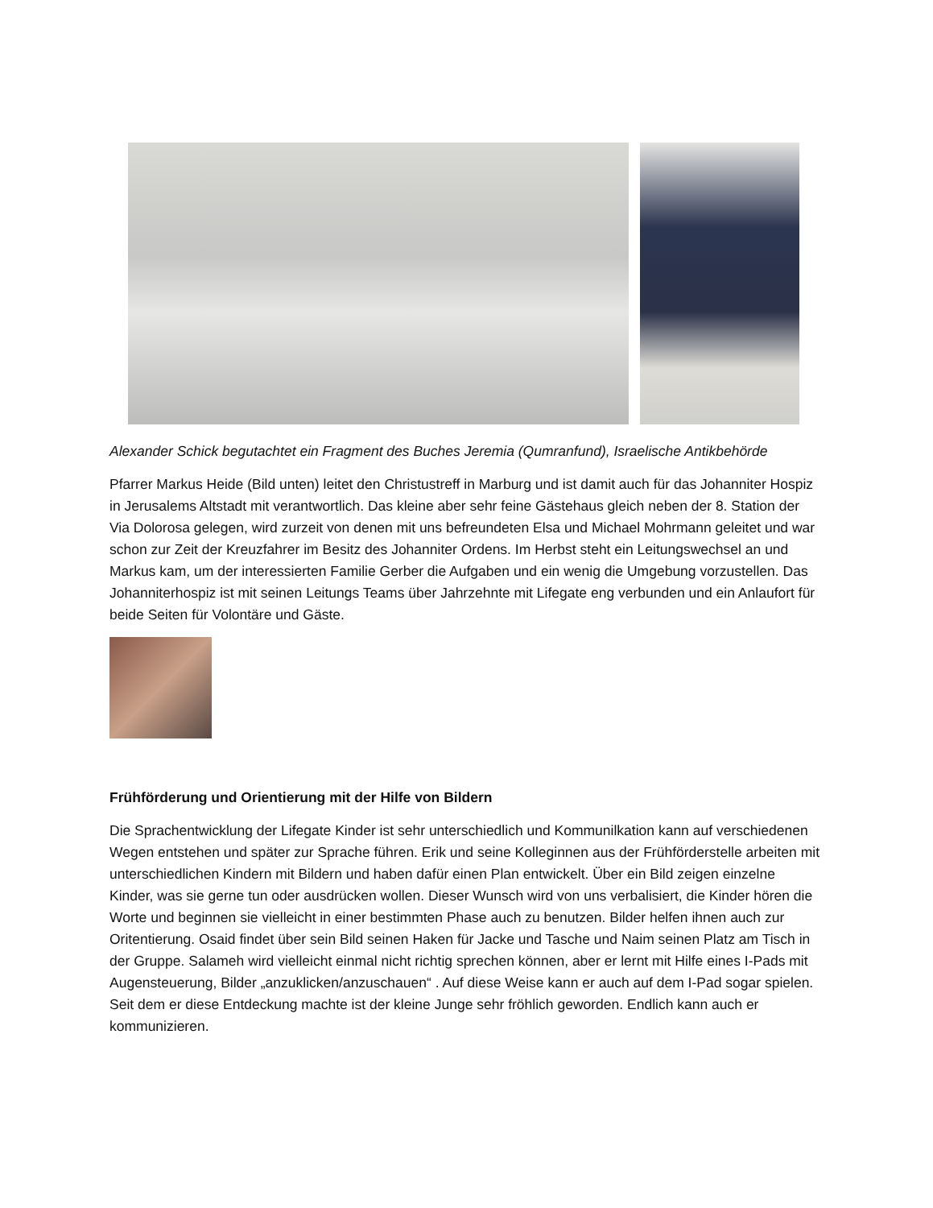Alexander Schick begutachtet ein Fragment des Buches Jeremia (Qumranfund), Israelische Antikbehörde
Pfarrer Markus Heide (Bild unten) leitet den Christustreff in Marburg und ist damit auch für das Johanniter Hospiz in Jerusalems Altstadt mit verantwortlich. Das kleine aber sehr feine Gästehaus gleich neben der 8. Station der Via Dolorosa gelegen, wird zurzeit von denen mit uns befreundeten Elsa und Michael Mohrmann geleitet und war schon zur Zeit der Kreuzfahrer im Besitz des Johanniter Ordens. Im Herbst steht ein Leitungswechsel an und Markus kam, um der interessierten Familie Gerber die Aufgaben und ein wenig die Umgebung vorzustellen. Das Johanniterhospiz ist mit seinen Leitungs Teams über Jahrzehnte mit Lifegate eng verbunden und ein Anlaufort für beide Seiten für Volontäre und Gäste.
Frühförderung und Orientierung mit der Hilfe von Bildern
Die Sprachentwicklung der Lifegate Kinder ist sehr unterschiedlich und Kommunilkation kann auf verschiedenen Wegen entstehen und später zur Sprache führen. Erik und seine Kolleginnen aus der Frühförderstelle arbeiten mit unterschiedlichen Kindern mit Bildern und haben dafür einen Plan entwickelt. Über ein Bild zeigen einzelne Kinder, was sie gerne tun oder ausdrücken wollen. Dieser Wunsch wird von uns verbalisiert, die Kinder hören die Worte und beginnen sie vielleicht in einer bestimmten Phase auch zu benutzen. Bilder helfen ihnen auch zur Oritentierung. Osaid findet über sein Bild seinen Haken für Jacke und Tasche und Naim seinen Platz am Tisch in der Gruppe. Salameh wird vielleicht einmal nicht richtig sprechen können, aber er lernt mit Hilfe eines I-Pads mit Augensteuerung, Bilder „anzuklicken/anzuschauen“ . Auf diese Weise kann er auch auf dem I-Pad sogar spielen. Seit dem er diese Entdeckung machte ist der kleine Junge sehr fröhlich geworden. Endlich kann auch er kommunizieren.